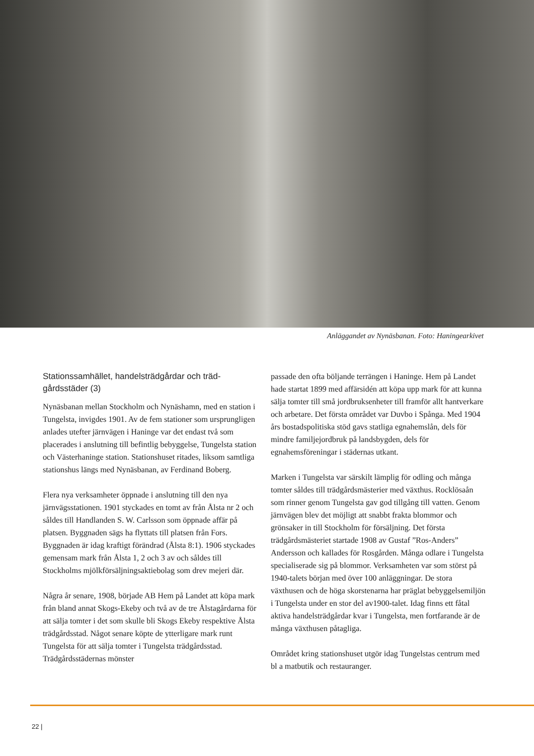Anläggandet av Nynäsbanan. Foto: Haningearkivet
Stationssamhället, handelsträdgårdar och träd-gårdsstäder (3)
Nynäsbanan mellan Stockholm och Nynäshamn, med en station i Tungelsta, invigdes 1901. Av de fem stationer som ursprungligen anlades utefter järnvägen i Haninge var det endast två som placerades i anslutning till befintlig bebyggelse, Tungelsta station och Västerhaninge station. Stationshuset ritades, liksom samtliga stationshus längs med Nynäsbanan, av Ferdinand Boberg.
Flera nya verksamheter öppnade i anslutning till den nya järnvägsstationen. 1901 styckades en tomt av från Ålsta nr 2 och såldes till Handlanden S. W. Carlsson som öppnade affär på platsen. Byggnaden sägs ha flyttats till platsen från Fors. Byggnaden är idag kraftigt förändrad (Ålsta 8:1). 1906 styckades gemensam mark från Ålsta 1, 2 och 3 av och såldes till Stockholms mjölkförsäljningsaktiebolag som drev mejeri där.
Några år senare, 1908, började AB Hem på Landet att köpa mark från bland annat Skogs-Ekeby och två av de tre Ålstagårdarna för att sälja tomter i det som skulle bli Skogs Ekeby respektive Ålsta trädgårdsstad. Något senare köpte de ytterligare mark runt Tungelsta för att sälja tomter i Tungelsta trädgårdsstad. Trädgårdsstädernas mönster
passade den ofta böljande terrängen i Haninge. Hem på Landet hade startat 1899 med affärsidén att köpa upp mark för att kunna sälja tomter till små jordbruksenheter till framför allt hantverkare och arbetare. Det första området var Duvbo i Spånga. Med 1904 års bostadspolitiska stöd gavs statliga egnahemslån, dels för mindre familjejordbruk på landsbygden, dels för egnahemsföreningar i städernas utkant.
Marken i Tungelsta var särskilt lämplig för odling och många tomter såldes till trädgårdsmästerier med växthus. Rocklösaån som rinner genom Tungelsta gav god tillgång till vatten. Genom järnvägen blev det möjligt att snabbt frakta blommor och grönsaker in till Stockholm för försäljning. Det första trädgårdsmästeriet startade 1908 av Gustaf ”Ros-Anders” Andersson och kallades för Rosgården. Många odlare i Tungelsta specialiserade sig på blommor. Verksamheten var som störst på 1940-talets början med över 100 anläggningar. De stora växthusen och de höga skorstenarna har präglat bebyggelsemiljön i Tungelsta under en stor del av1900-talet. Idag finns ett fåtal aktiva handelsträdgårdar kvar i Tungelsta, men fortfarande är de många växthusen påtagliga.
Området kring stationshuset utgör idag Tungelstas centrum med bl a matbutik och restauranger.
22 |